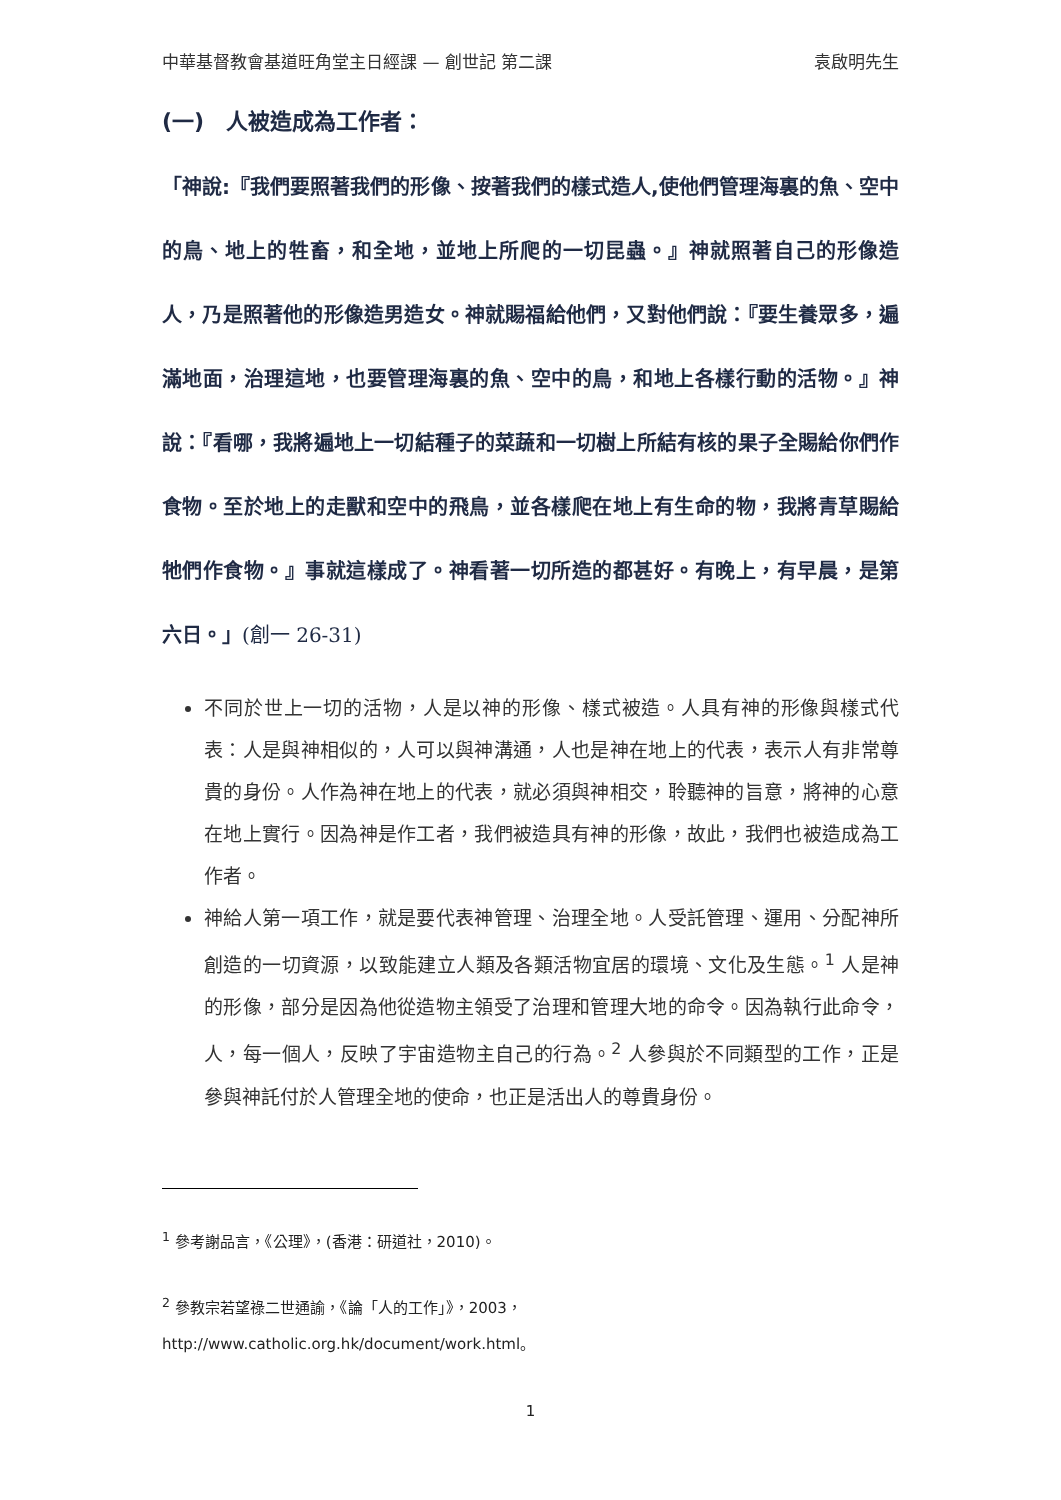中華基督教會基道旺角堂主日經課 — 創世記 第二課 袁啟明先生
(一)　人被造成為工作者：
「神說:『我們要照著我們的形像、按著我們的樣式造人,使他們管理海裏的魚、空中的鳥、地上的牲畜，和全地，並地上所爬的一切昆蟲。』神就照著自己的形像造人，乃是照著他的形像造男造女。神就賜福給他們，又對他們說：『要生養眾多，遍滿地面，治理這地，也要管理海裏的魚、空中的鳥，和地上各樣行動的活物。』神說：『看哪，我將遍地上一切結種子的菜蔬和一切樹上所結有核的果子全賜給你們作食物。至於地上的走獸和空中的飛鳥，並各樣爬在地上有生命的物，我將青草賜給牠們作食物。』事就這樣成了。神看著一切所造的都甚好。有晚上，有早晨，是第六日。」(創一 26-31)
不同於世上一切的活物，人是以神的形像、樣式被造。人具有神的形像與樣式代表：人是與神相似的，人可以與神溝通，人也是神在地上的代表，表示人有非常尊貴的身份。人作為神在地上的代表，就必須與神相交，聆聽神的旨意，將神的心意在地上實行。因為神是作工者，我們被造具有神的形像，故此，我們也被造成為工作者。
神給人第一項工作，就是要代表神管理、治理全地。人受託管理、運用、分配神所創造的一切資源，以致能建立人類及各類活物宜居的環境、文化及生態。<sup>1</sup> 人是神的形像，部分是因為他從造物主領受了治理和管理大地的命令。因為執行此命令，人，每一個人，反映了宇宙造物主自己的行為。<sup>2</sup> 人參與於不同類型的工作，正是參與神託付於人管理全地的使命，也正是活出人的尊貴身份。
<sup>1</sup> 參考謝品言，《公理》，(香港：研道社，2010)。
<sup>2</sup> 參教宗若望祿二世通諭，《論「人的工作」》，2003，
http://www.catholic.org.hk/document/work.html。
1